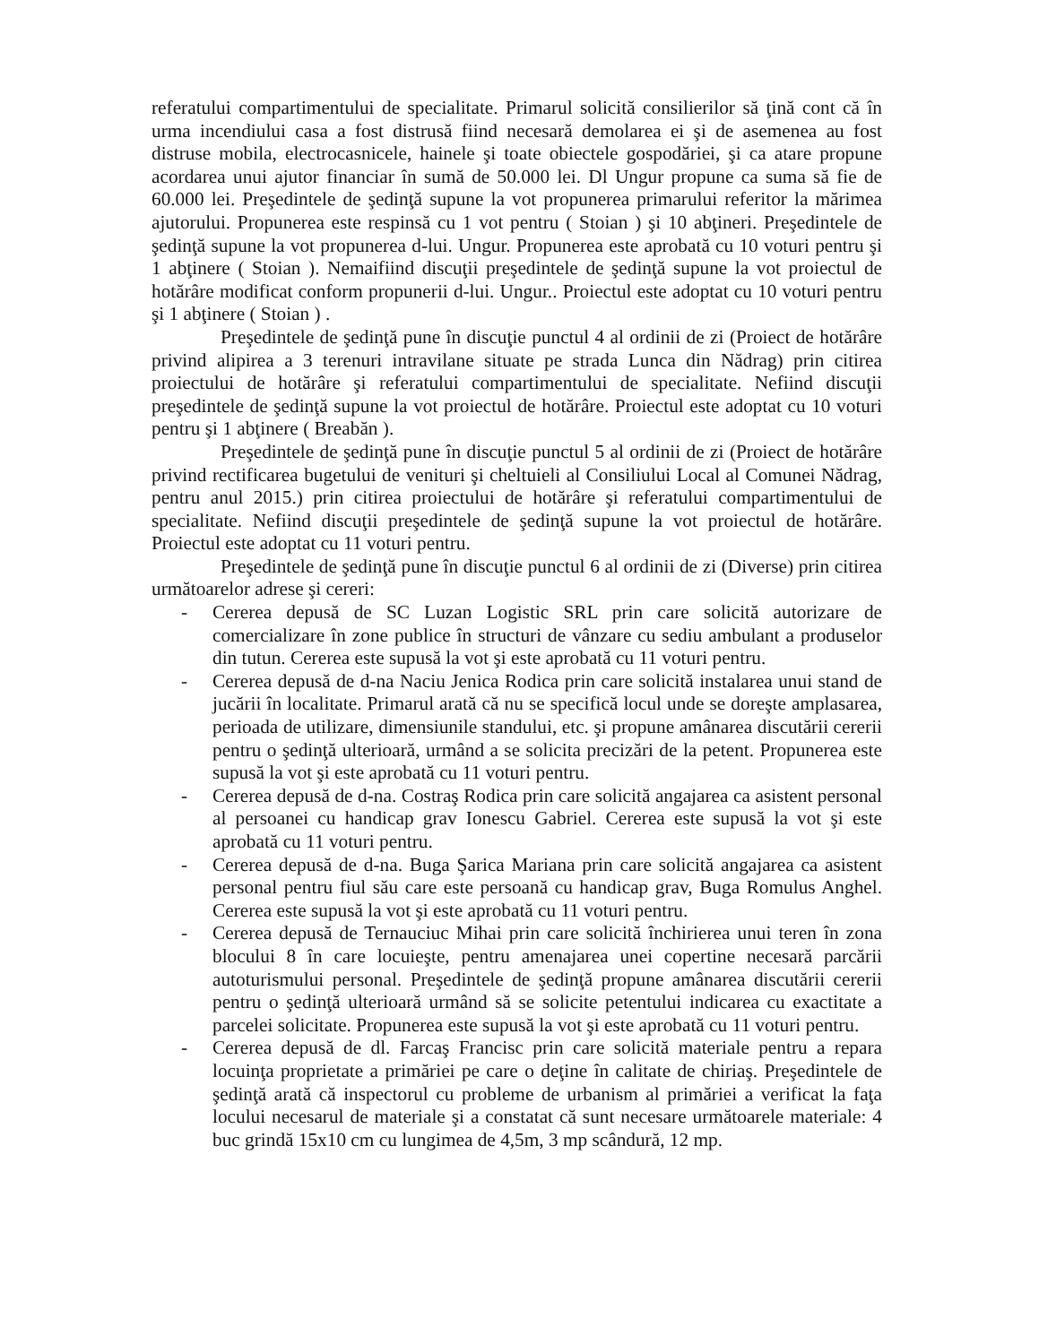referatului compartimentului de specialitate. Primarul solicită consilierilor să ţină cont că în urma incendiului casa a fost distrusă fiind necesară demolarea ei şi de asemenea au fost distruse mobila, electrocasnicele, hainele şi toate obiectele gospodăriei, şi ca atare propune acordarea unui ajutor financiar în sumă de 50.000 lei. Dl Ungur propune ca suma să fie de 60.000 lei. Preşedintele de şedinţă supune la vot propunerea primarului referitor la mărimea ajutorului. Propunerea este respinsă cu 1 vot pentru ( Stoian ) şi 10 abţineri. Preşedintele de şedinţă supune la vot propunerea d-lui. Ungur. Propunerea este aprobată cu 10 voturi pentru şi 1 abţinere ( Stoian ). Nemaifiind discuţii preşedintele de şedinţă supune la vot proiectul de hotărâre modificat conform propunerii d-lui. Ungur.. Proiectul este adoptat cu 10 voturi pentru şi 1 abţinere ( Stoian ) .
Preşedintele de şedinţă pune în discuţie punctul 4 al ordinii de zi (Proiect de hotărâre privind alipirea a 3 terenuri intravilane situate pe strada Lunca din Nădrag) prin citirea proiectului de hotărâre şi referatului compartimentului de specialitate. Nefiind discuţii preşedintele de şedinţă supune la vot proiectul de hotărâre. Proiectul este adoptat cu 10 voturi pentru şi 1 abţinere ( Breabăn ).
Preşedintele de şedinţă pune în discuţie punctul 5 al ordinii de zi (Proiect de hotărâre privind rectificarea bugetului de venituri şi cheltuieli al Consiliului Local al Comunei Nădrag, pentru anul 2015.) prin citirea proiectului de hotărâre şi referatului compartimentului de specialitate. Nefiind discuţii preşedintele de şedinţă supune la vot proiectul de hotărâre. Proiectul este adoptat cu 11 voturi pentru.
Preşedintele de şedinţă pune în discuţie punctul 6 al ordinii de zi (Diverse) prin citirea următoarelor adrese şi cereri:
- Cererea depusă de SC Luzan Logistic SRL prin care solicită autorizare de comercializare în zone publice în structuri de vânzare cu sediu ambulant a produselor din tutun. Cererea este supusă la vot şi este aprobată cu 11 voturi pentru.
- Cererea depusă de d-na Naciu Jenica Rodica prin care solicită instalarea unui stand de jucării în localitate. Primarul arată că nu se specifică locul unde se doreşte amplasarea, perioada de utilizare, dimensiunile standului, etc. şi propune amânarea discutării cererii pentru o şedinţă ulterioară, urmând a se solicita precizări de la petent. Propunerea este supusă la vot şi este aprobată cu 11 voturi pentru.
- Cererea depusă de d-na. Costraş Rodica prin care solicită angajarea ca asistent personal al persoanei cu handicap grav Ionescu Gabriel. Cererea este supusă la vot şi este aprobată cu 11 voturi pentru.
- Cererea depusă de d-na. Buga Şarica Mariana prin care solicită angajarea ca asistent personal pentru fiul său care este persoană cu handicap grav, Buga Romulus Anghel. Cererea este supusă la vot şi este aprobată cu 11 voturi pentru.
- Cererea depusă de Ternauciuc Mihai prin care solicită închirierea unui teren în zona blocului 8 în care locuieşte, pentru amenajarea unei copertine necesară parcării autoturismului personal. Preşedintele de şedinţă propune amânarea discutării cererii pentru o şedinţă ulterioară urmând să se solicite petentului indicarea cu exactitate a parcelei solicitate. Propunerea este supusă la vot şi este aprobată cu 11 voturi pentru.
- Cererea depusă de dl. Farcaş Francisc prin care solicită materiale pentru a repara locuinţa proprietate a primăriei pe care o deţine în calitate de chiriaş. Preşedintele de şedinţă arată că inspectorul cu probleme de urbanism al primăriei a verificat la faţa locului necesarul de materiale şi a constatat că sunt necesare următoarele materiale: 4 buc grindă 15x10 cm cu lungimea de 4,5m, 3 mp scândură, 12 mp.